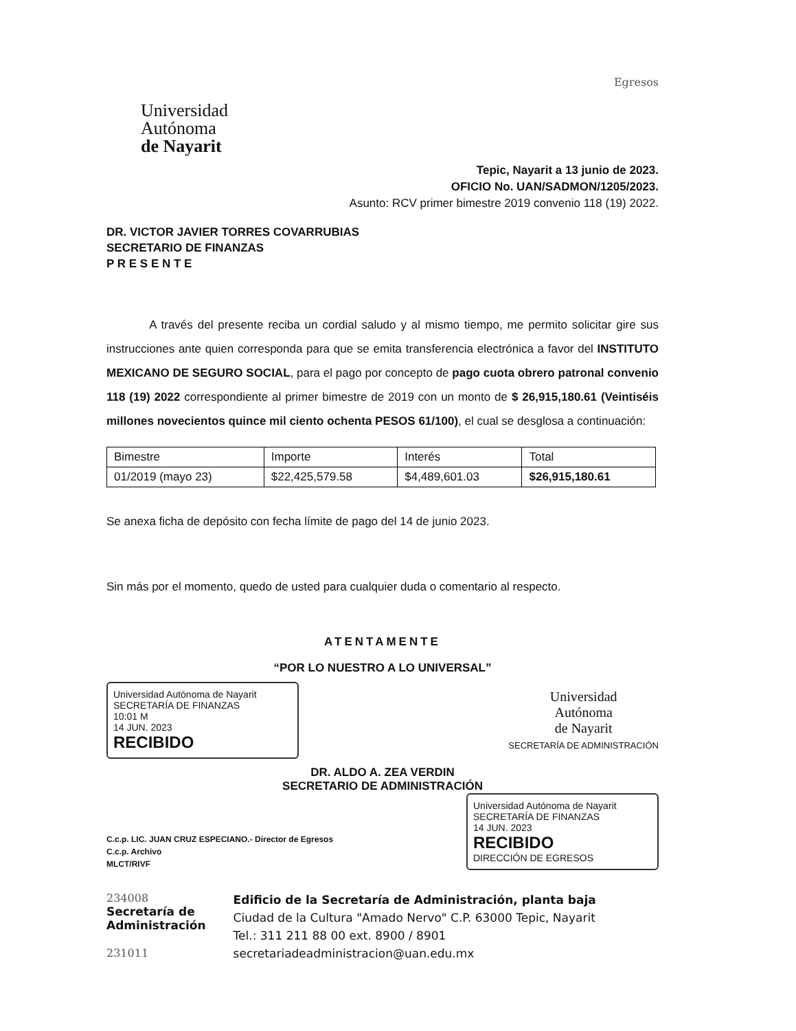Universidad
Autónoma
de Nayarit
Egresos
Tepic, Nayarit a 13 junio de 2023.
OFICIO No. UAN/SADMON/1205/2023.
Asunto: RCV primer bimestre 2019 convenio 118 (19) 2022.
DR. VICTOR JAVIER TORRES COVARRUBIAS
SECRETARIO DE FINANZAS
P R E S E N T E
A través del presente reciba un cordial saludo y al mismo tiempo, me permito solicitar gire sus instrucciones ante quien corresponda para que se emita transferencia electrónica a favor del INSTITUTO MEXICANO DE SEGURO SOCIAL, para el pago por concepto de pago cuota obrero patronal convenio 118 (19) 2022 correspondiente al primer bimestre de 2019 con un monto de $ 26,915,180.61 (Veintiséis millones novecientos quince mil ciento ochenta PESOS 61/100), el cual se desglosa a continuación:
| Bimestre | Importe | Interés | Total |
| 01/2019 (mayo 23) | $22,425,579.58 | $4,489,601.03 | $26,915,180.61 |
Se anexa ficha de depósito con fecha límite de pago del 14 de junio 2023.
Sin más por el momento, quedo de usted para cualquier duda o comentario al respecto.
ATENTAMENTE
“POR LO NUESTRO A LO UNIVERSAL”
Universidad Autónoma de Nayarit SECRETARÍA DE FINANZAS
10:01 M
14 JUN. 2023
RECIBIDO
Universidad
Autónoma
de Nayarit
SECRETARÍA DE ADMINISTRACIÓN
DR. ALDO A. ZEA VERDIN
SECRETARIO DE ADMINISTRACIÓN
C.c.p. LIC. JUAN CRUZ ESPECIANO.- Director de Egresos
C.c.p. Archivo
MLCT/RIVF
Universidad Autónoma de Nayarit SECRETARÍA DE FINANZAS
14 JUN. 2023
RECIBIDO
DIRECCIÓN DE EGRESOS
234008
Secretaría de
Administración
231011
Edificio de la Secretaría de Administración, planta baja
Ciudad de la Cultura "Amado Nervo" C.P. 63000 Tepic, Nayarit
Tel.: 311 211 88 00 ext. 8900 / 8901
secretariadeadministracion@uan.edu.mx